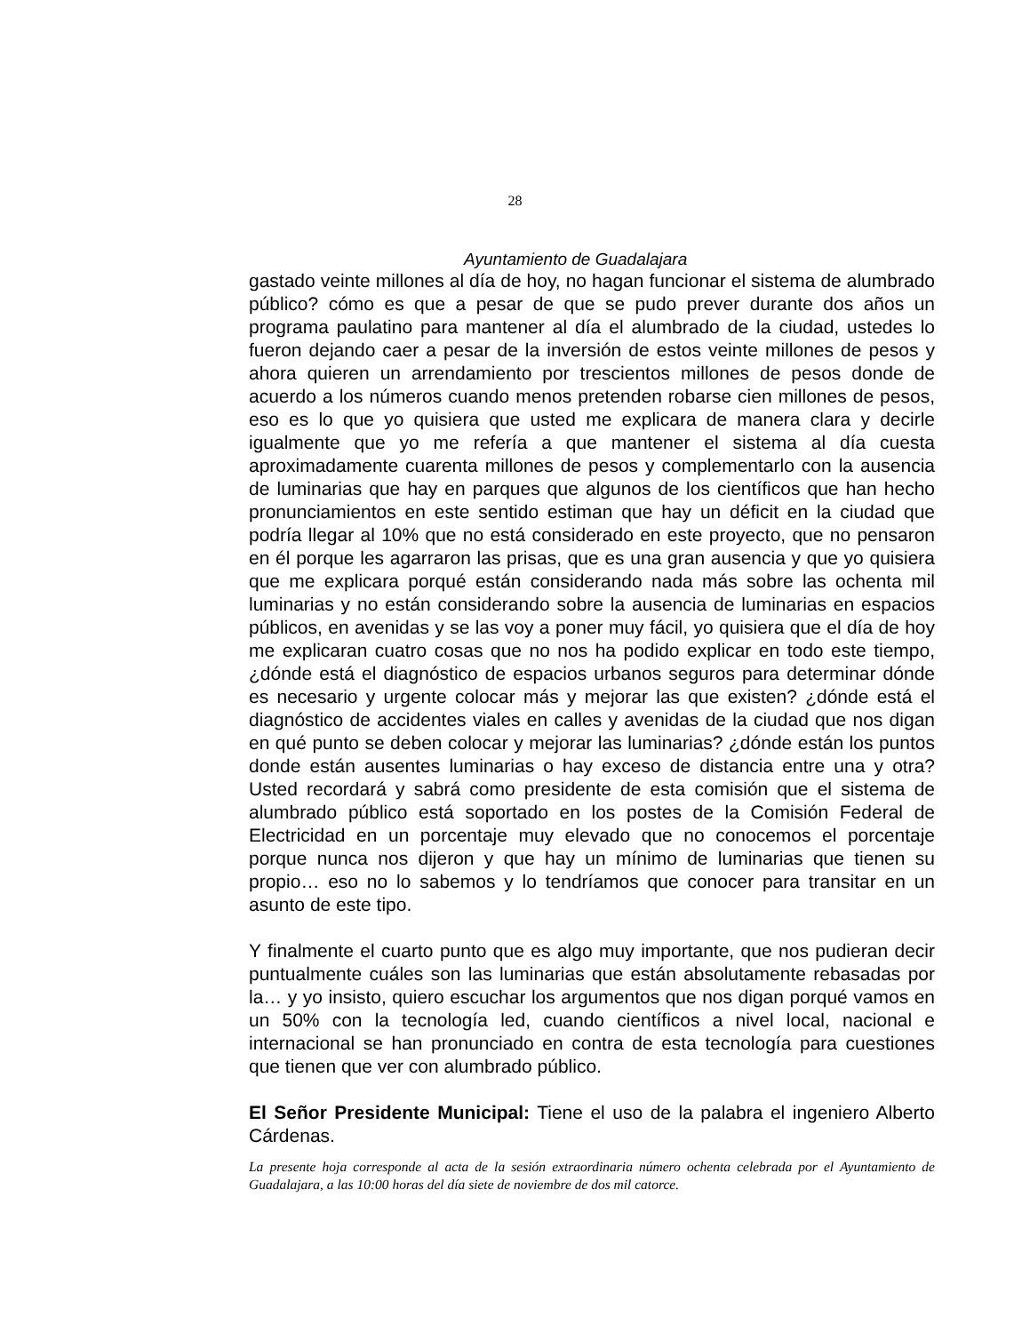28
Ayuntamiento de Guadalajara
gastado veinte millones al día de hoy, no hagan funcionar el sistema de alumbrado público? cómo es que a pesar de que se pudo prever durante dos años un programa paulatino para mantener al día el alumbrado de la ciudad, ustedes lo fueron dejando caer a pesar de la inversión de estos veinte millones de pesos y ahora quieren un arrendamiento por trescientos millones de pesos donde de acuerdo a los números cuando menos pretenden robarse cien millones de pesos, eso es lo que yo quisiera que usted me explicara de manera clara y decirle igualmente que yo me refería a que mantener el sistema al día cuesta aproximadamente cuarenta millones de pesos y complementarlo con la ausencia de luminarias que hay en parques que algunos de los científicos que han hecho pronunciamientos en este sentido estiman que hay un déficit en la ciudad que podría llegar al 10% que no está considerado en este proyecto, que no pensaron en él porque les agarraron las prisas, que es una gran ausencia y que yo quisiera que me explicara porqué están considerando nada más sobre las ochenta mil luminarias y no están considerando sobre la ausencia de luminarias en espacios públicos, en avenidas y se las voy a poner muy fácil, yo quisiera que el día de hoy me explicaran cuatro cosas que no nos ha podido explicar en todo este tiempo, ¿dónde está el diagnóstico de espacios urbanos seguros para determinar dónde es necesario y urgente colocar más y mejorar las que existen? ¿dónde está el diagnóstico de accidentes viales en calles y avenidas de la ciudad que nos digan en qué punto se deben colocar y mejorar las luminarias? ¿dónde están los puntos donde están ausentes luminarias o hay exceso de distancia entre una y otra? Usted recordará y sabrá como presidente de esta comisión que el sistema de alumbrado público está soportado en los postes de la Comisión Federal de Electricidad en un porcentaje muy elevado que no conocemos el porcentaje porque nunca nos dijeron y que hay un mínimo de luminarias que tienen su propio… eso no lo sabemos y lo tendríamos que conocer para transitar en un asunto de este tipo.
Y finalmente el cuarto punto que es algo muy importante, que nos pudieran decir puntualmente cuáles son las luminarias que están absolutamente rebasadas por la… y yo insisto, quiero escuchar los argumentos que nos digan porqué vamos en un 50% con la tecnología led, cuando científicos a nivel local, nacional e internacional se han pronunciado en contra de esta tecnología para cuestiones que tienen que ver con alumbrado público.
El Señor Presidente Municipal: Tiene el uso de la palabra el ingeniero Alberto Cárdenas.
La presente hoja corresponde al acta de la sesión extraordinaria número ochenta celebrada por el Ayuntamiento de Guadalajara, a las 10:00 horas del día siete de noviembre de dos mil catorce.